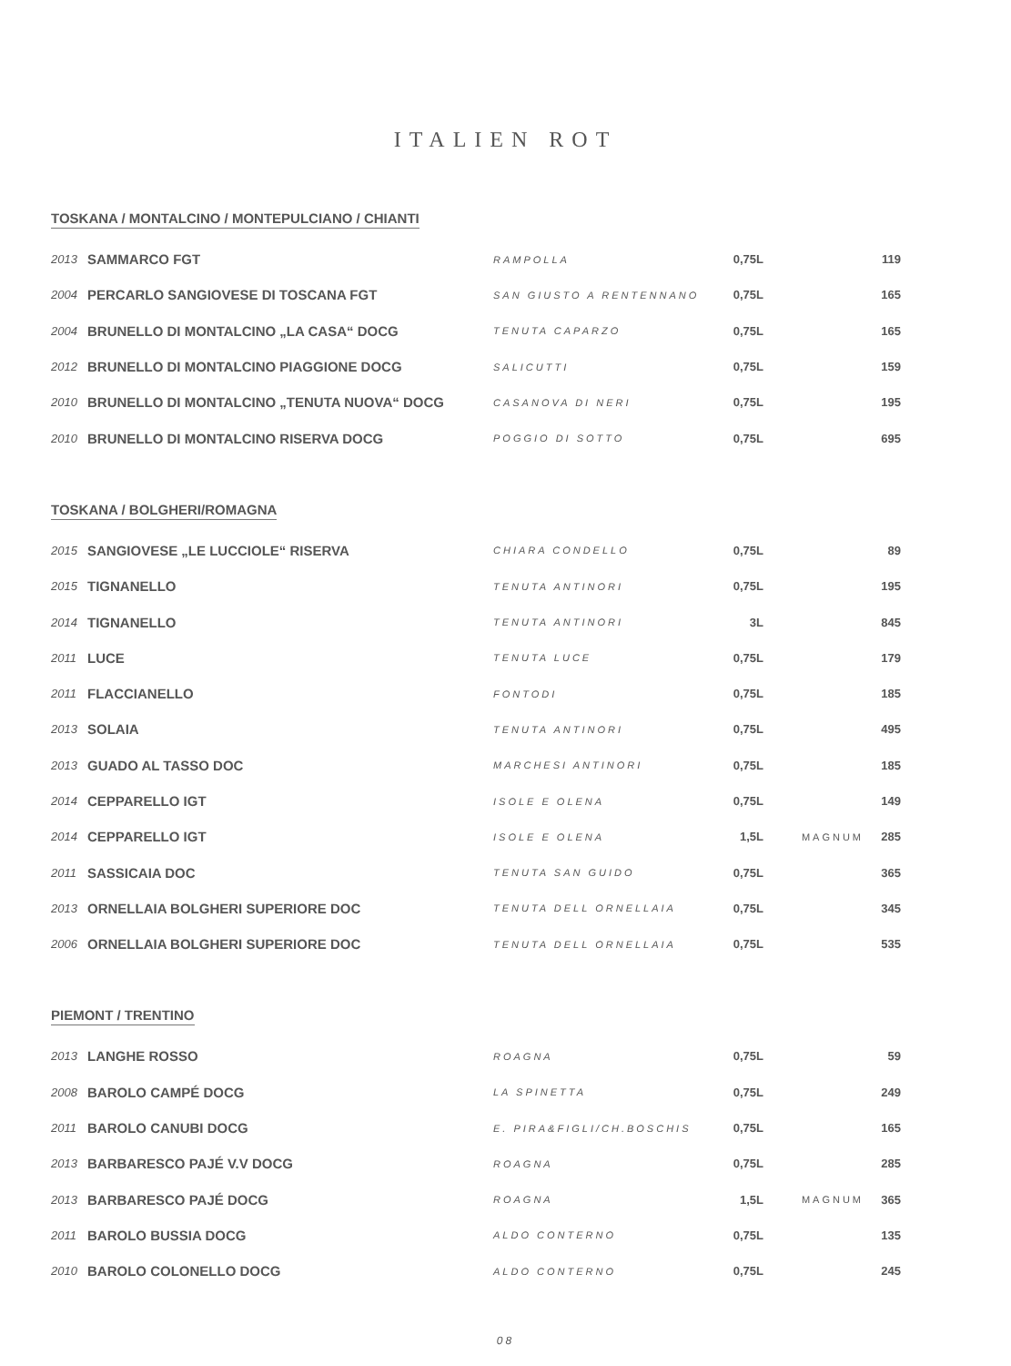ITALIEN ROT
TOSKANA / MONTALCINO / MONTEPULCIANO / CHIANTI
| 2013 | SAMMARCO FGT | RAMPOLLA | 0,75L | | 119 |
| 2004 | PERCARLO SANGIOVESE DI TOSCANA FGT | SAN GIUSTO A RENTENNANO | 0,75L | | 165 |
| 2004 | BRUNELLO DI MONTALCINO „LA CASA“ DOCG | TENUTA CAPARZO | 0,75L | | 165 |
| 2012 | BRUNELLO DI MONTALCINO PIAGGIONE DOCG | SALICUTTI | 0,75L | | 159 |
| 2010 | BRUNELLO DI MONTALCINO „TENUTA NUOVA“ DOCG | CASANOVA DI NERI | 0,75L | | 195 |
| 2010 | BRUNELLO DI MONTALCINO RISERVA DOCG | POGGIO DI SOTTO | 0,75L | | 695 |
TOSKANA / BOLGHERI/ROMAGNA
| 2015 | SANGIOVESE „LE LUCCIOLE“ RISERVA | CHIARA CONDELLO | 0,75L | | 89 |
| 2015 | TIGNANELLO | TENUTA ANTINORI | 0,75L | | 195 |
| 2014 | TIGNANELLO | TENUTA ANTINORI | 3L | | 845 |
| 2011 | LUCE | TENUTA LUCE | 0,75L | | 179 |
| 2011 | FLACCIANELLO | FONTODI | 0,75L | | 185 |
| 2013 | SOLAIA | TENUTA ANTINORI | 0,75L | | 495 |
| 2013 | GUADO AL TASSO DOC | MARCHESI ANTINORI | 0,75L | | 185 |
| 2014 | CEPPARELLO IGT | ISOLE E OLENA | 0,75L | | 149 |
| 2014 | CEPPARELLO IGT | ISOLE E OLENA | 1,5L | MAGNUM | 285 |
| 2011 | SASSICAIA DOC | TENUTA SAN GUIDO | 0,75L | | 365 |
| 2013 | ORNELLAIA BOLGHERI SUPERIORE DOC | TENUTA DELL ORNELLAIA | 0,75L | | 345 |
| 2006 | ORNELLAIA BOLGHERI SUPERIORE DOC | TENUTA DELL ORNELLAIA | 0,75L | | 535 |
PIEMONT / TRENTINO
| 2013 | LANGHE ROSSO | ROAGNA | 0,75L | | 59 |
| 2008 | BAROLO CAMPÉ DOCG | LA SPINETTA | 0,75L | | 249 |
| 2011 | BAROLO CANUBI DOCG | E. PIRA&FIGLI/CH.BOSCHIS | 0,75L | | 165 |
| 2013 | BARBARESCO PAJÉ V.V DOCG | ROAGNA | 0,75L | | 285 |
| 2013 | BARBARESCO PAJÉ DOCG | ROAGNA | 1,5L | MAGNUM | 365 |
| 2011 | BAROLO BUSSIA DOCG | ALDO CONTERNO | 0,75L | | 135 |
| 2010 | BAROLO COLONELLO DOCG | ALDO CONTERNO | 0,75L | | 245 |
08